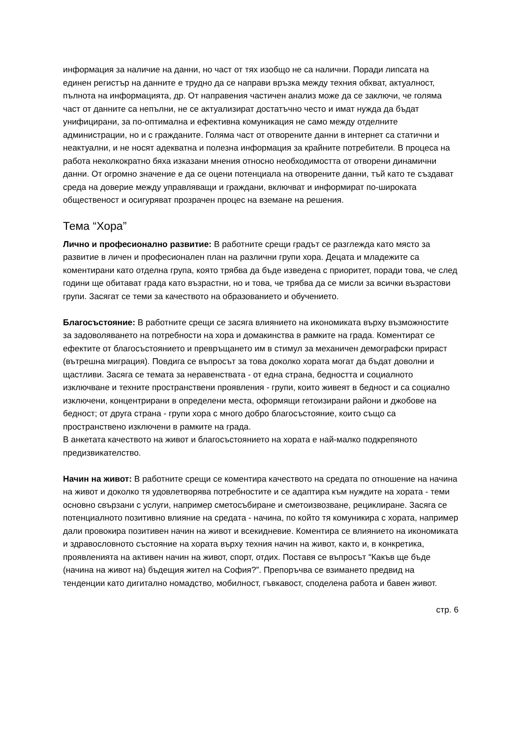информация за наличие на данни, но част от тях изобщо не са налични. Поради липсата на единен регистър на данните е трудно да се направи връзка между техния обхват, актуалност, пълнота на информацията, др. От направения частичен анализ може да се заключи, че голяма част от данните са непълни, не се актуализират достатъчно често и имат нужда да бъдат унифицирани, за по-оптимална и ефективна комуникация не само между отделните администрации, но и с гражданите. Голяма част от отворените данни в интернет са статични и неактуални, и не носят адекватна и полезна информация за крайните потребители. В процеса на работа неколкократно бяха изказани мнения относно необходимостта от отворени динамични данни. От огромно значение е да се оцени потенциала на отворените данни, тъй като те създават среда на доверие между управляващи и граждани, включват и информират по-широката общественост и осигуряват прозрачен процес на вземане на решения.
Тема “Хора”
Лично и професионално развитие: В работните срещи градът се разглежда като място за развитие в личен и професионален план на различни групи хора. Децата и младежите са коментирани като отделна група, която трябва да бъде изведена с приоритет, поради това, че след години ще обитават града като възрастни, но и това, че трябва да се мисли за всички възрастови групи. Засягат се теми за качеството на образованието и обучението.
Благосъстояние: В работните срещи се засяга влиянието на икономиката върху възможностите за задоволяването на потребности на хора и домакинства в рамките на града. Коментират се ефектите от благосъстоянието и превръщането им в стимул за механичен демографски прираст (вътрешна миграция). Повдига се въпросът за това доколко хората могат да бъдат доволни и щастливи. Засяга се темата за неравенствата - от една страна, бедността и социалното изключване и техните пространствени проявления - групи, които живеят в бедност и са социално изключени, концентрирани в определени места, оформящи гетоизирани райони и джобове на бедност; от друга страна - групи хора с много добро благосъстояние, които също са пространствено изключени в рамките на града.
В анкетата качеството на живот и благосъстоянието на хората е най-малко подкрепяното предизвикателство.
Начин на живот: В работните срещи се коментира качеството на средата по отношение на начина на живот и доколко тя удовлетворява потребностите и се адаптира към нуждите на хората - теми основно свързани с услуги, например сметосъбиране и сметоизвозване, рециклиране. Засяга се потенциалното позитивно влияние на средата - начина, по който тя комуникира с хората, например дали провокира позитивен начин на живот и всекидневие. Коментира се влиянието на икономиката и здравословното състояние на хората върху техния начин на живот, както и, в конкретика, проявленията на активен начин на живот, спорт, отдих. Поставя се въпросът “Какъв ще бъде (начина на живот на) бъдещия жител на София?”. Препоръчва се взимането предвид на тенденции като дигитално номадство, мобилност, гъвкавост, споделена работа и бавен живот.
стр. 6